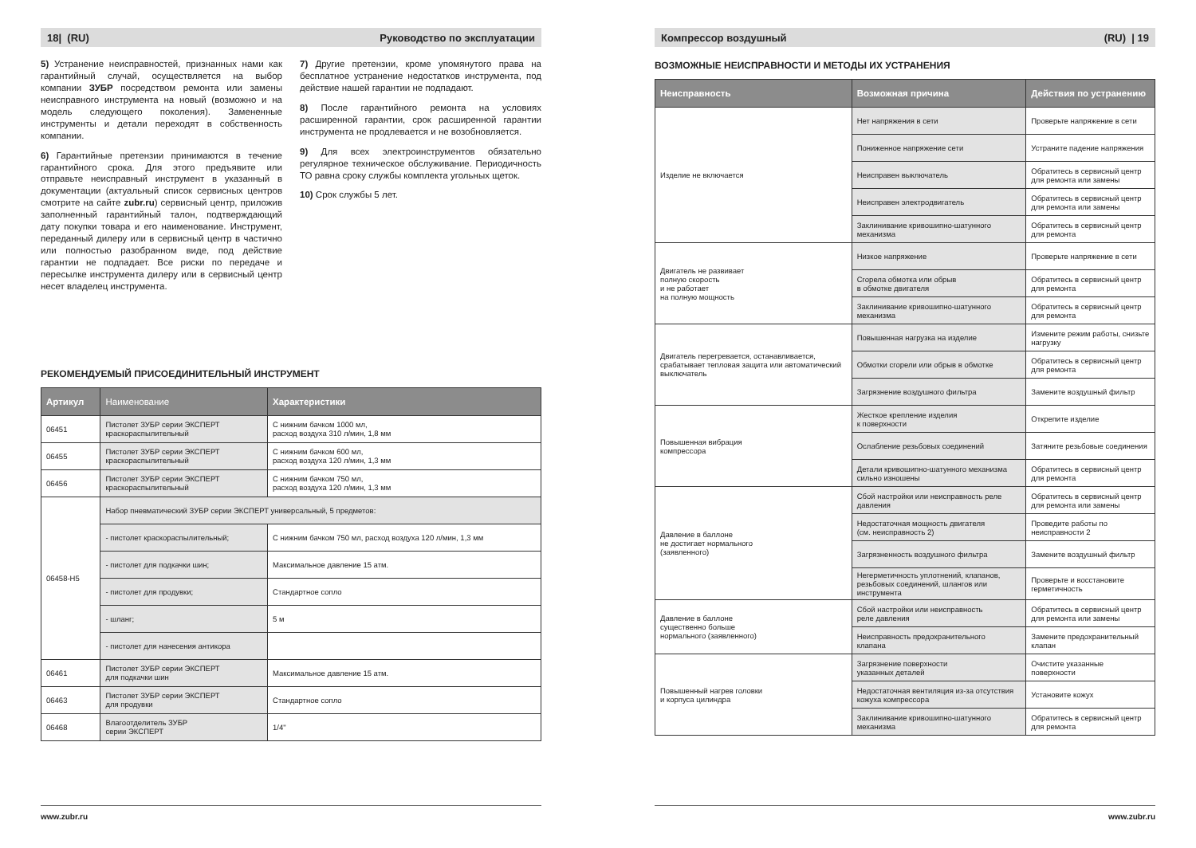18| (RU) Руководство по эксплуатации
5) Устранение неисправностей, признанных нами как гарантийный случай, осуществляется на выбор компании ЗУБР посредством ремонта или замены неисправного инструмента на новый (возможно и на модель следующего поколения). Замененные инструменты и детали переходят в собственность компании.
6) Гарантийные претензии принимаются в течение гарантийного срока. Для этого предъявите или отправьте неисправный инструмент в указанный в документации (актуальный список сервисных центров смотрите на сайте zubr.ru) сервисный центр, приложив заполненный гарантийный талон, подтверждающий дату покупки товара и его наименование. Инструмент, переданный дилеру или в сервисный центр в частично или полностью разобранном виде, под действие гарантии не подпадает. Все риски по передаче и пересылке инструмента дилеру или в сервисный центр несет владелец инструмента.
7) Другие претензии, кроме упомянутого права на бесплатное устранение недостатков инструмента, под действие нашей гарантии не подпадают.
8) После гарантийного ремонта на условиях расширенной гарантии, срок расширенной гарантии инструмента не продлевается и не возобновляется.
9) Для всех электроинструментов обязательно регулярное техническое обслуживание. Периодичность ТО равна сроку службы комплекта угольных щеток.
10) Срок службы 5 лет.
РЕКОМЕНДУЕМЫЙ ПРИСОЕДИНИТЕЛЬНЫЙ ИНСТРУМЕНТ
| Артикул | Наименование | Характеристики |
| --- | --- | --- |
| 06451 | Пистолет ЗУБР серии ЭКСПЕРТ краскораспылительный | С нижним бачком 1000 мл, расход воздуха 310 л/мин, 1,8 мм |
| 06455 | Пистолет ЗУБР серии ЭКСПЕРТ краскораспылительный | С нижним бачком 600 мл, расход воздуха 120 л/мин, 1,3 мм |
| 06456 | Пистолет ЗУБР серии ЭКСПЕРТ краскораспылительный | С нижним бачком 750 мл, расход воздуха 120 л/мин, 1,3 мм |
| 06458-H5 | Набор пневматический ЗУБР серии ЭКСПЕРТ универсальный, 5 предметов: | |
| | - пистолет краскораспылительный; | С нижним бачком 750 мл, расход воздуха 120 л/мин, 1,3 мм |
| | - пистолет для подкачки шин; | Максимальное давление 15 атм. |
| | - пистолет для продувки; | Стандартное сопло |
| | - шланг; | 5 м |
| | - пистолет для нанесения антикора | |
| 06461 | Пистолет ЗУБР серии ЭКСПЕРТ для подкачки шин | Максимальное давление 15 атм. |
| 06463 | Пистолет ЗУБР серии ЭКСПЕРТ для продувки | Стандартное сопло |
| 06468 | Влагоотделитель ЗУБР серии ЭКСПЕРТ | 1/4" |
www.zubr.ru
Компрессор воздушный (RU) | 19
ВОЗМОЖНЫЕ НЕИСПРАВНОСТИ И МЕТОДЫ ИХ УСТРАНЕНИЯ
| Неисправность | Возможная причина | Действия по устранению |
| --- | --- | --- |
| Изделие не включается | Нет напряжения в сети | Проверьте напряжение в сети |
| | Пониженное напряжение сети | Устраните падение напряжения |
| | Неисправен выключатель | Обратитесь в сервисный центр для ремонта или замены |
| | Неисправен электродвигатель | Обратитесь в сервисный центр для ремонта или замены |
| | Заклинивание кривошипно-шатунного механизма | Обратитесь в сервисный центр для ремонта |
| Двигатель не развивает полную скорость и не работает на полную мощность | Низкое напряжение | Проверьте напряжение в сети |
| | Сгорела обмотка или обрыв в обмотке двигателя | Обратитесь в сервисный центр для ремонта |
| | Заклинивание кривошипно-шатунного механизма | Обратитесь в сервисный центр для ремонта |
| Двигатель перегревается, останавливается, срабатывает тепловая защита или автоматический выключатель | Повышенная нагрузка на изделие | Измените режим работы, снизьте нагрузку |
| | Обмотки сгорели или обрыв в обмотке | Обратитесь в сервисный центр для ремонта |
| | Загрязнение воздушного фильтра | Замените воздушный фильтр |
| Повышенная вибрация компрессора | Жесткое крепление изделия к поверхности | Открепите изделие |
| | Ослабление резьбовых соединений | Затяните резьбовые соединения |
| | Детали кривошипно-шатунного механизма сильно изношены | Обратитесь в сервисный центр для ремонта |
| Давление в баллоне не достигает нормального (заявленного) | Сбой настройки или неисправность реле давления | Обратитесь в сервисный центр для ремонта или замены |
| | Недостаточная мощность двигателя (см. неисправность 2) | Проведите работы по неисправности 2 |
| | Загрязненность воздушного фильтра | Замените воздушный фильтр |
| | Негерметичность уплотнений, клапанов, резьбовых соединений, шлангов или инструмента | Проверьте и восстановите герметичность |
| Давление в баллоне существенно больше нормального (заявленного) | Сбой настройки или неисправность реле давления | Обратитесь в сервисный центр для ремонта или замены |
| | Неисправность предохранительного клапана | Замените предохранительный клапан |
| Повышенный нагрев головки и корпуса цилиндра | Загрязнение поверхности указанных деталей | Очистите указанные поверхности |
| | Недостаточная вентиляция из-за отсутствия кожуха компрессора | Установите кожух |
| | Заклинивание кривошипно-шатунного механизма | Обратитесь в сервисный центр для ремонта |
www.zubr.ru